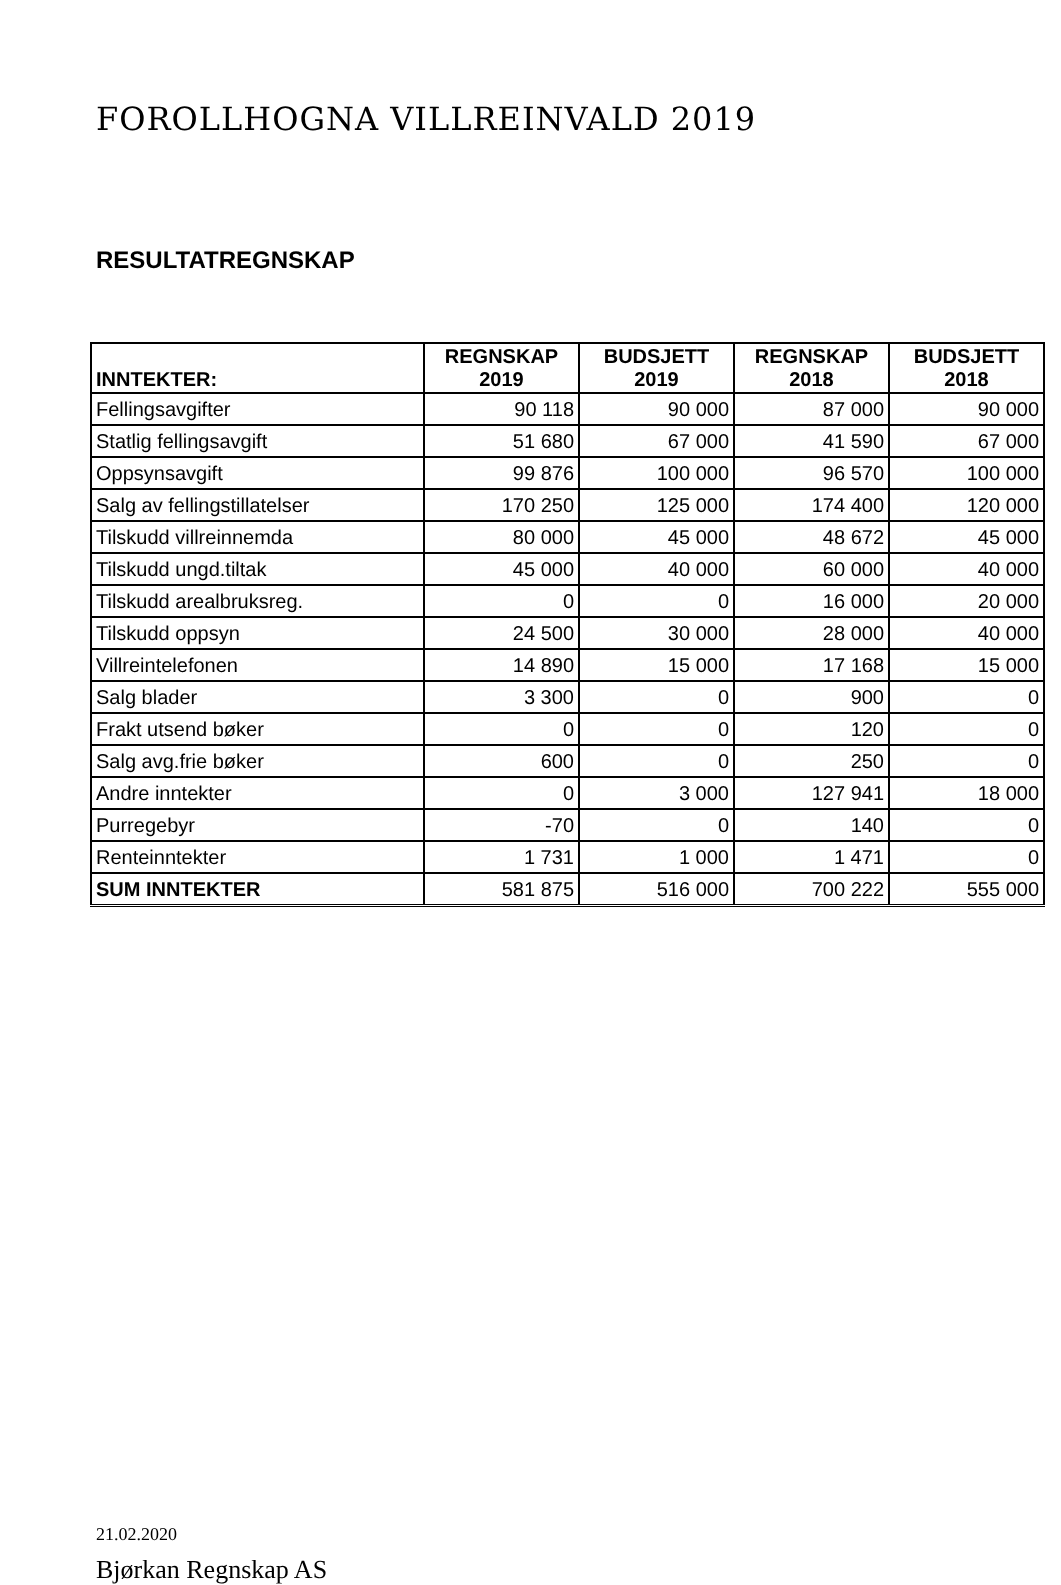FOROLLHOGNA VILLREINVALD 2019
RESULTATREGNSKAP
| INNTEKTER: | REGNSKAP 2019 | BUDSJETT 2019 | REGNSKAP 2018 | BUDSJETT 2018 |
| --- | --- | --- | --- | --- |
| Fellingsavgifter | 90 118 | 90 000 | 87 000 | 90 000 |
| Statlig fellingsavgift | 51 680 | 67 000 | 41 590 | 67 000 |
| Oppsynsavgift | 99 876 | 100 000 | 96 570 | 100 000 |
| Salg av fellingstillatelser | 170 250 | 125 000 | 174 400 | 120 000 |
| Tilskudd villreinnemda | 80 000 | 45 000 | 48 672 | 45 000 |
| Tilskudd ungd.tiltak | 45 000 | 40 000 | 60 000 | 40 000 |
| Tilskudd arealbruksreg. | 0 | 0 | 16 000 | 20 000 |
| Tilskudd oppsyn | 24 500 | 30 000 | 28 000 | 40 000 |
| Villreintelefonen | 14 890 | 15 000 | 17 168 | 15 000 |
| Salg blader | 3 300 | 0 | 900 | 0 |
| Frakt utsend bøker | 0 | 0 | 120 | 0 |
| Salg avg.frie bøker | 600 | 0 | 250 | 0 |
| Andre inntekter | 0 | 3 000 | 127 941 | 18 000 |
| Purregebyr | -70 | 0 | 140 | 0 |
| Renteinntekter | 1 731 | 1 000 | 1 471 | 0 |
| SUM INNTEKTER | 581 875 | 516 000 | 700 222 | 555 000 |
21.02.2020
Bjørkan Regnskap AS